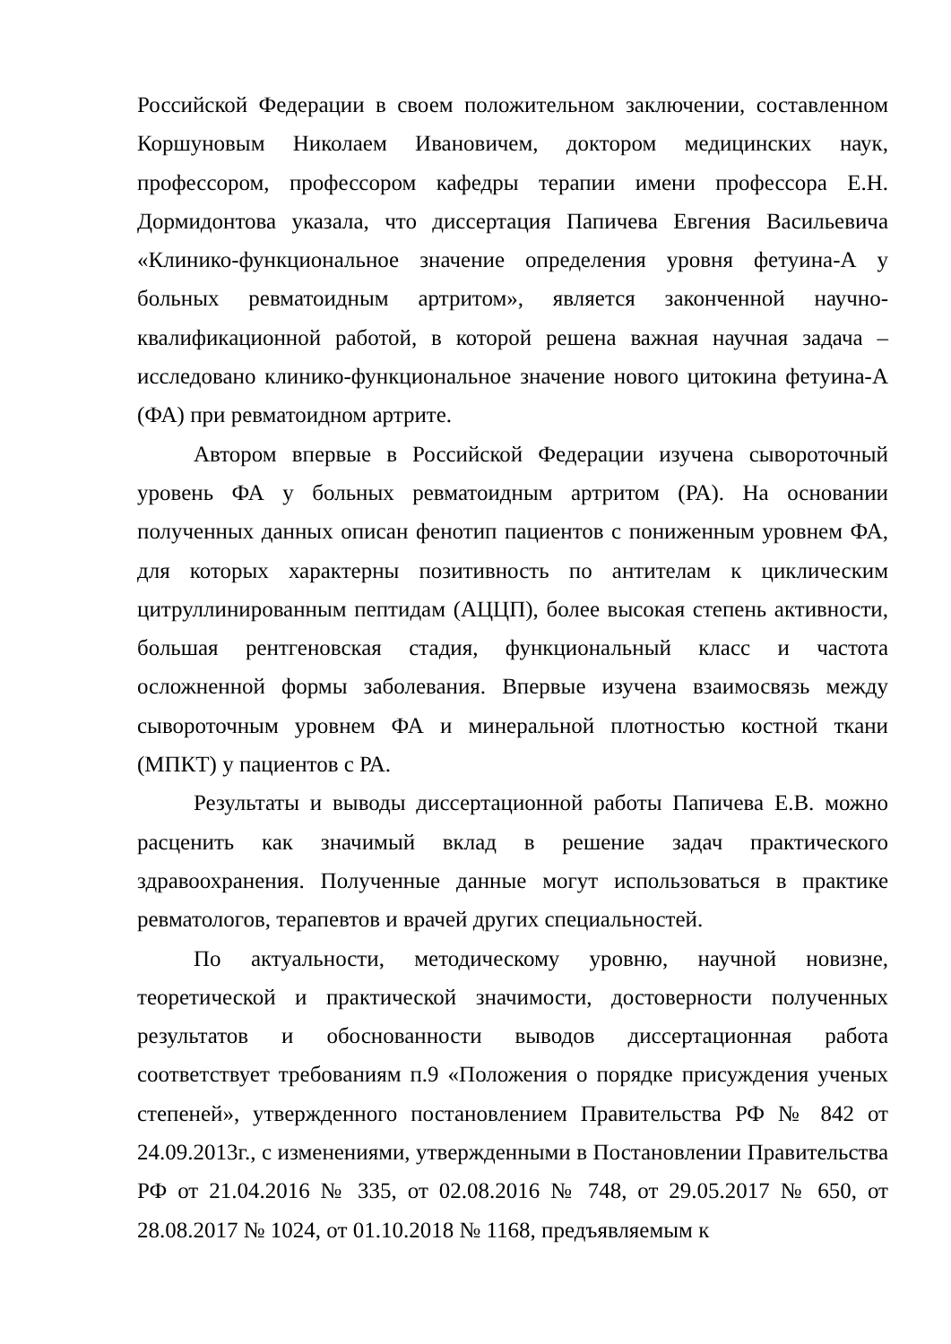Российской Федерации в своем положительном заключении, составленном Коршуновым Николаем Ивановичем, доктором медицинских наук, профессором, профессором кафедры терапии имени профессора Е.Н. Дормидонтова указала, что диссертация Папичева Евгения Васильевича «Клинико-функциональное значение определения уровня фетуина-А у больных ревматоидным артритом», является законченной научно-квалификационной работой, в которой решена важная научная задача – исследовано клинико-функциональное значение нового цитокина фетуина-А (ФА) при ревматоидном артрите.
Автором впервые в Российской Федерации изучена сывороточный уровень ФА у больных ревматоидным артритом (РА). На основании полученных данных описан фенотип пациентов с пониженным уровнем ФА, для которых характерны позитивность по антителам к циклическим цитруллинированным пептидам (АЦЦП), более высокая степень активности, большая рентгеновская стадия, функциональный класс и частота осложненной формы заболевания. Впервые изучена взаимосвязь между сывороточным уровнем ФА и минеральной плотностью костной ткани (МПКТ) у пациентов с РА.
Результаты и выводы диссертационной работы Папичева Е.В. можно расценить как значимый вклад в решение задач практического здравоохранения. Полученные данные могут использоваться в практике ревматологов, терапевтов и врачей других специальностей.
По актуальности, методическому уровню, научной новизне, теоретической и практической значимости, достоверности полученных результатов и обоснованности выводов диссертационная работа соответствует требованиям п.9 «Положения о порядке присуждения ученых степеней», утвержденного постановлением Правительства РФ № 842 от 24.09.2013г., с изменениями, утвержденными в Постановлении Правительства РФ от 21.04.2016 № 335, от 02.08.2016 № 748, от 29.05.2017 № 650, от 28.08.2017 № 1024, от 01.10.2018 № 1168, предъявляемым к